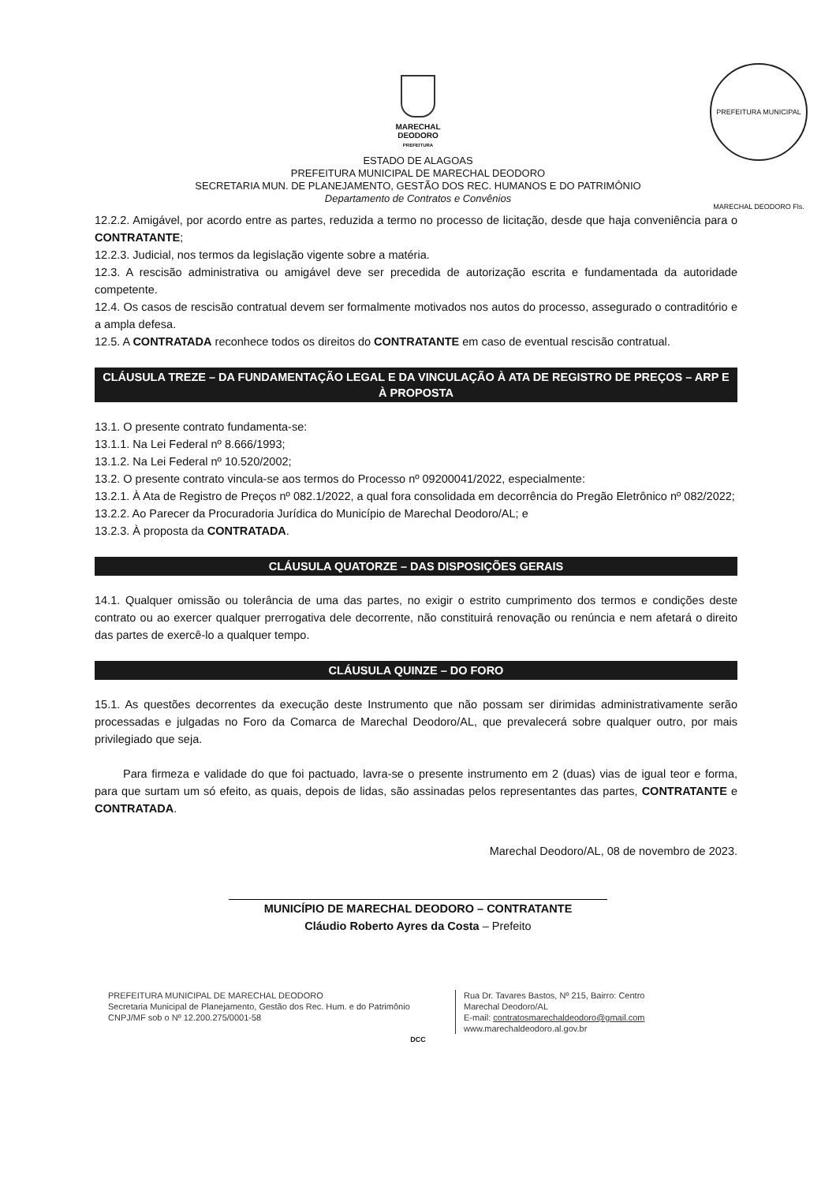PREFEITURA MUNICIPAL MARECHAL DEODORO Fls.
MARECHAL
DEODORO
PREFEITURA
ESTADO DE ALAGOAS
PREFEITURA MUNICIPAL DE MARECHAL DEODORO
SECRETARIA MUN. DE PLANEJAMENTO, GESTÃO DOS REC. HUMANOS E DO PATRIMÔNIO
Departamento de Contratos e Convênios
12.2.2. Amigável, por acordo entre as partes, reduzida a termo no processo de licitação, desde que haja conveniência para o CONTRATANTE;
12.2.3. Judicial, nos termos da legislação vigente sobre a matéria.
12.3. A rescisão administrativa ou amigável deve ser precedida de autorização escrita e fundamentada da autoridade competente.
12.4. Os casos de rescisão contratual devem ser formalmente motivados nos autos do processo, assegurado o contraditório e a ampla defesa.
12.5. A CONTRATADA reconhece todos os direitos do CONTRATANTE em caso de eventual rescisão contratual.
CLÁUSULA TREZE – DA FUNDAMENTAÇÃO LEGAL E DA VINCULAÇÃO À ATA DE REGISTRO DE PREÇOS – ARP E À PROPOSTA
13.1. O presente contrato fundamenta-se:
13.1.1. Na Lei Federal nº 8.666/1993;
13.1.2. Na Lei Federal nº 10.520/2002;
13.2. O presente contrato vincula-se aos termos do Processo nº 09200041/2022, especialmente:
13.2.1. À Ata de Registro de Preços nº 082.1/2022, a qual fora consolidada em decorrência do Pregão Eletrônico nº 082/2022;
13.2.2. Ao Parecer da Procuradoria Jurídica do Município de Marechal Deodoro/AL; e
13.2.3. À proposta da CONTRATADA.
CLÁUSULA QUATORZE – DAS DISPOSIÇÕES GERAIS
14.1. Qualquer omissão ou tolerância de uma das partes, no exigir o estrito cumprimento dos termos e condições deste contrato ou ao exercer qualquer prerrogativa dele decorrente, não constituirá renovação ou renúncia e nem afetará o direito das partes de exercê-lo a qualquer tempo.
CLÁUSULA QUINZE – DO FORO
15.1. As questões decorrentes da execução deste Instrumento que não possam ser dirimidas administrativamente serão processadas e julgadas no Foro da Comarca de Marechal Deodoro/AL, que prevalecerá sobre qualquer outro, por mais privilegiado que seja.
Para firmeza e validade do que foi pactuado, lavra-se o presente instrumento em 2 (duas) vias de igual teor e forma, para que surtam um só efeito, as quais, depois de lidas, são assinadas pelos representantes das partes, CONTRATANTE e CONTRATADA.
Marechal Deodoro/AL, 08 de novembro de 2023.
MUNICÍPIO DE MARECHAL DEODORO – CONTRATANTE
Cláudio Roberto Ayres da Costa – Prefeito
PREFEITURA MUNICIPAL DE MARECHAL DEODORO
Secretaria Municipal de Planejamento, Gestão dos Rec. Hum. e do Patrimônio
CNPJ/MF sob o Nº 12.200.275/0001-58
Rua Dr. Tavares Bastos, Nº 215, Bairro: Centro
Marechal Deodoro/AL
E-mail: contratosmarechaldeodoro@gmail.com
www.marechaldeodoro.al.gov.br
DCC